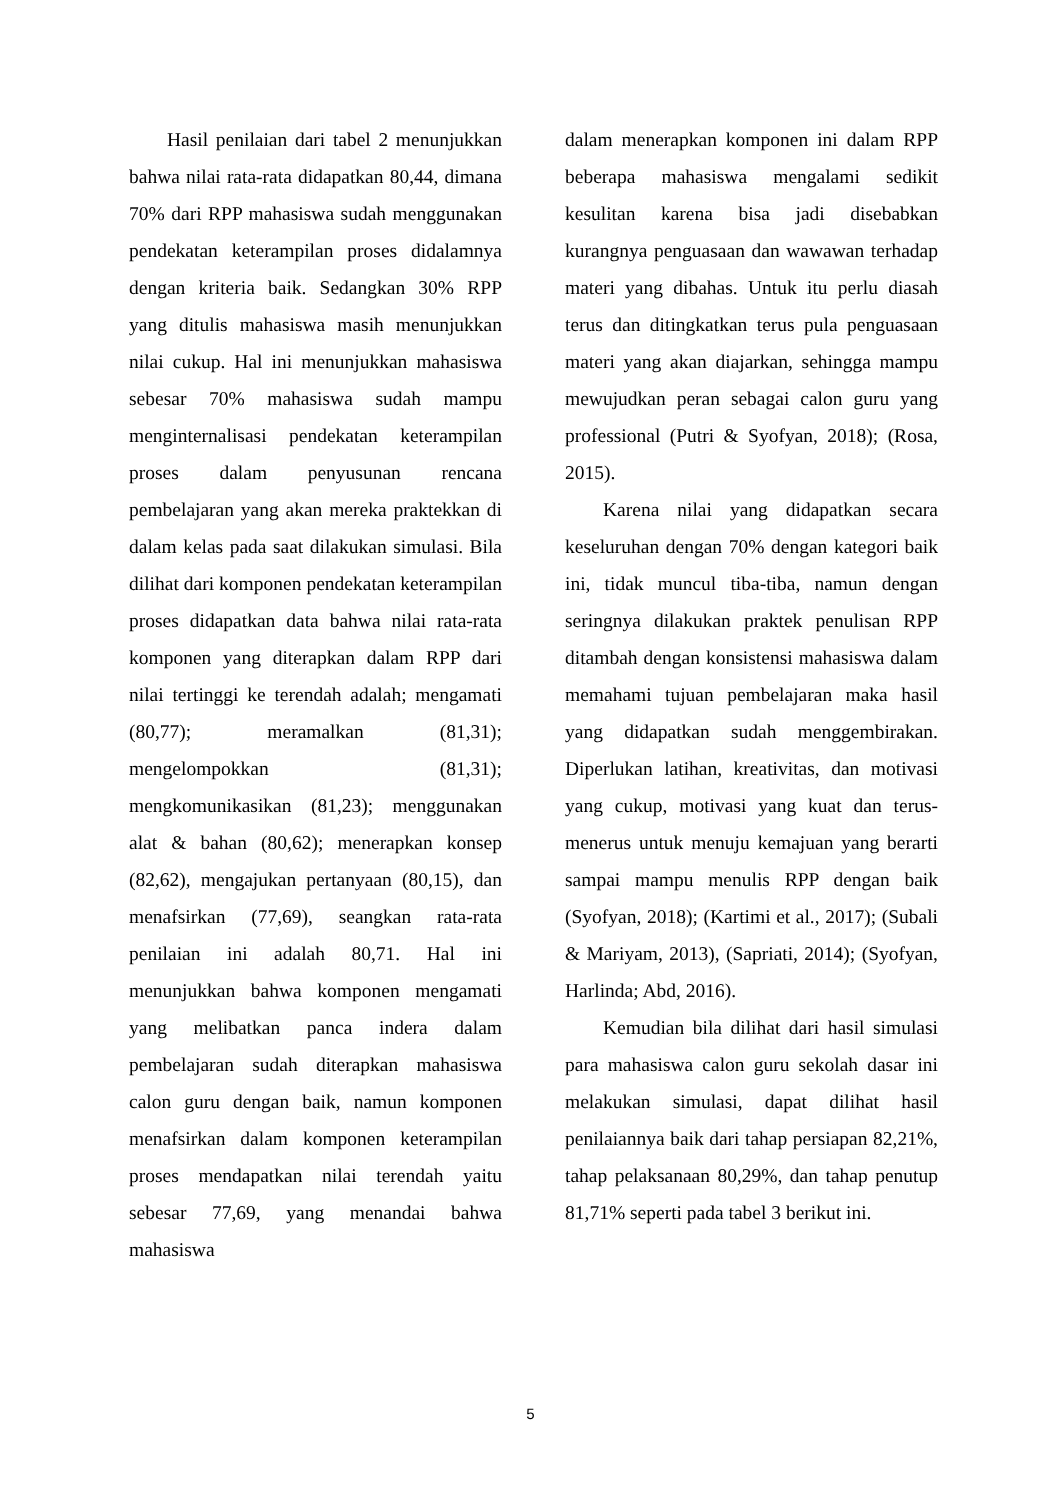Hasil penilaian dari tabel 2 menunjukkan bahwa nilai rata-rata didapatkan 80,44, dimana 70% dari RPP mahasiswa sudah menggunakan pendekatan keterampilan proses didalamnya dengan kriteria baik. Sedangkan 30% RPP yang ditulis mahasiswa masih menunjukkan nilai cukup. Hal ini menunjukkan mahasiswa sebesar 70% mahasiswa sudah mampu menginternalisasi pendekatan keterampilan proses dalam penyusunan rencana pembelajaran yang akan mereka praktekkan di dalam kelas pada saat dilakukan simulasi. Bila dilihat dari komponen pendekatan keterampilan proses didapatkan data bahwa nilai rata-rata komponen yang diterapkan dalam RPP dari nilai tertinggi ke terendah adalah; mengamati (80,77); meramalkan (81,31); mengelompokkan (81,31); mengkomunikasikan (81,23); menggunakan alat & bahan (80,62); menerapkan konsep (82,62), mengajukan pertanyaan (80,15), dan menafsirkan (77,69), seangkan rata-rata penilaian ini adalah 80,71. Hal ini menunjukkan bahwa komponen mengamati yang melibatkan panca indera dalam pembelajaran sudah diterapkan mahasiswa calon guru dengan baik, namun komponen menafsirkan dalam komponen keterampilan proses mendapatkan nilai terendah yaitu sebesar 77,69, yang menandai bahwa mahasiswa
dalam menerapkan komponen ini dalam RPP beberapa mahasiswa mengalami sedikit kesulitan karena bisa jadi disebabkan kurangnya penguasaan dan wawawan terhadap materi yang dibahas. Untuk itu perlu diasah terus dan ditingkatkan terus pula penguasaan materi yang akan diajarkan, sehingga mampu mewujudkan peran sebagai calon guru yang professional (Putri & Syofyan, 2018); (Rosa, 2015).
Karena nilai yang didapatkan secara keseluruhan dengan 70% dengan kategori baik ini, tidak muncul tiba-tiba, namun dengan seringnya dilakukan praktek penulisan RPP ditambah dengan konsistensi mahasiswa dalam memahami tujuan pembelajaran maka hasil yang didapatkan sudah menggembirakan. Diperlukan latihan, kreativitas, dan motivasi yang cukup, motivasi yang kuat dan terus-menerus untuk menuju kemajuan yang berarti sampai mampu menulis RPP dengan baik (Syofyan, 2018); (Kartimi et al., 2017); (Subali & Mariyam, 2013), (Sapriati, 2014); (Syofyan, Harlinda; Abd, 2016).
Kemudian bila dilihat dari hasil simulasi para mahasiswa calon guru sekolah dasar ini melakukan simulasi, dapat dilihat hasil penilaiannya baik dari tahap persiapan 82,21%, tahap pelaksanaan 80,29%, dan tahap penutup 81,71% seperti pada tabel 3 berikut ini.
5